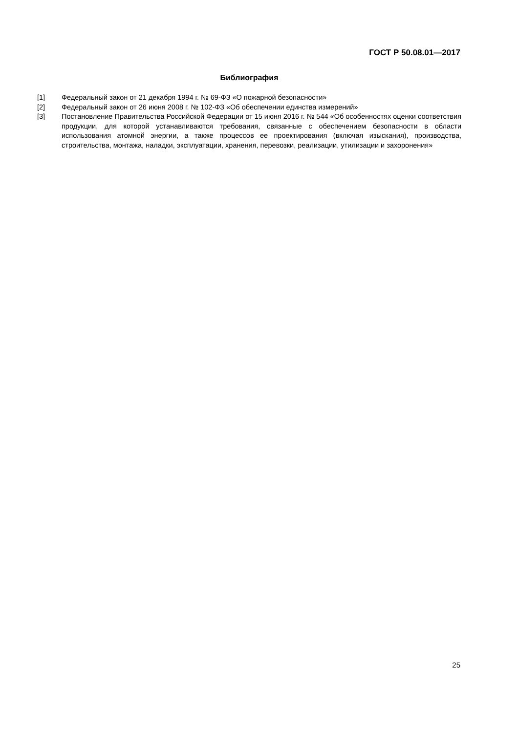ГОСТ Р 50.08.01—2017
Библиография
[1] Федеральный закон от 21 декабря 1994 г. № 69-ФЗ «О пожарной безопасности»
[2] Федеральный закон от 26 июня 2008 г. № 102-ФЗ «Об обеспечении единства измерений»
[3] Постановление Правительства Российской Федерации от 15 июня 2016 г. № 544 «Об особенностях оценки соответствия продукции, для которой устанавливаются требования, связанные с обеспечением безопасности в области использования атомной энергии, а также процессов ее проектирования (включая изыскания), производства, строительства, монтажа, наладки, эксплуатации, хранения, перевозки, реализации, утилизации и захоронения»
25